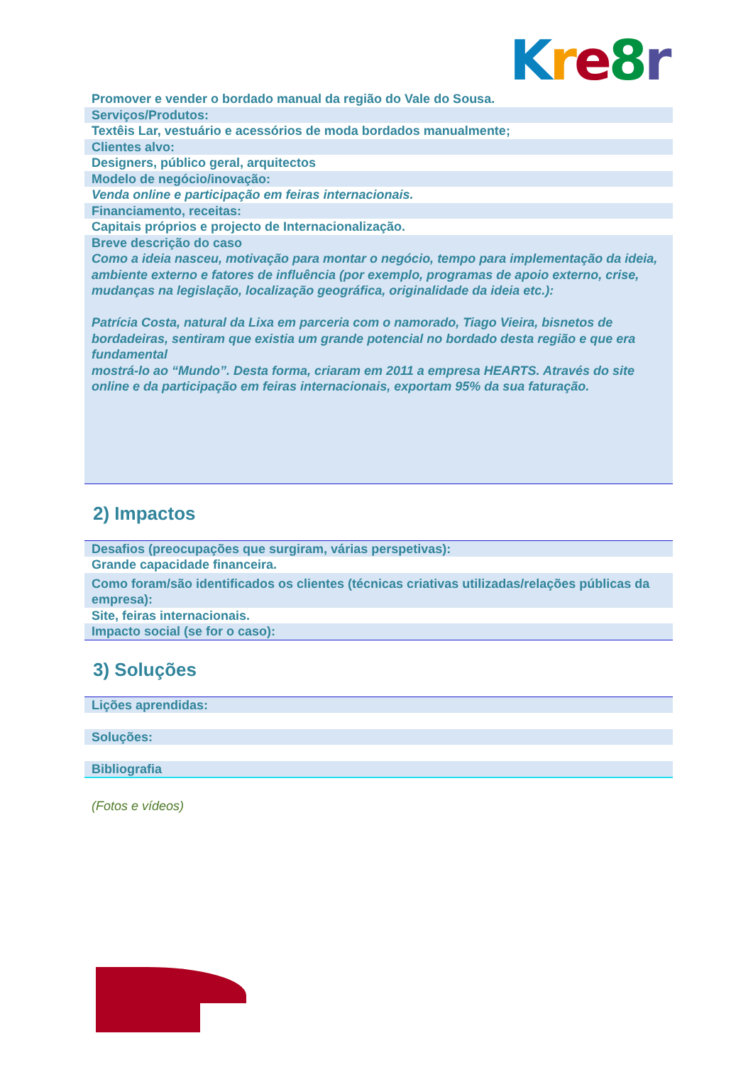Kre 8 r
Promover e vender o bordado manual da região do Vale do Sousa.
Serviços/Produtos:
Textêis Lar, vestuário e acessórios de moda bordados manualmente;
Clientes alvo:
Designers, público geral, arquitectos
Modelo de negócio/inovação:
Venda online e participação em feiras internacionais.
Financiamento, receitas:
Capitais próprios e projecto de Internacionalização.
Breve descrição do caso
Como a ideia nasceu, motivação para montar o negócio, tempo para implementação da ideia, ambiente externo e fatores de influência (por exemplo, programas de apoio externo, crise, mudanças na legislação, localização geográfica, originalidade da ideia etc.):
Patrícia Costa, natural da Lixa em parceria com o namorado, Tiago Vieira, bisnetos de bordadeiras, sentiram que existia um grande potencial no bordado desta região e que era fundamental
mostrá-lo ao “Mundo”. Desta forma, criaram em 2011 a empresa HEARTS. Através do site online e da participação em feiras internacionais, exportam 95% da sua faturação.
2) Impactos
Desafios (preocupações que surgiram, várias perspetivas):
Grande capacidade financeira.
Como foram/são identificados os clientes (técnicas criativas utilizadas/relações públicas da empresa):
Site, feiras internacionais.
Impacto social (se for o caso):
3) Soluções
Lições aprendidas:
Soluções:
Bibliografia
(Fotos e vídeos)